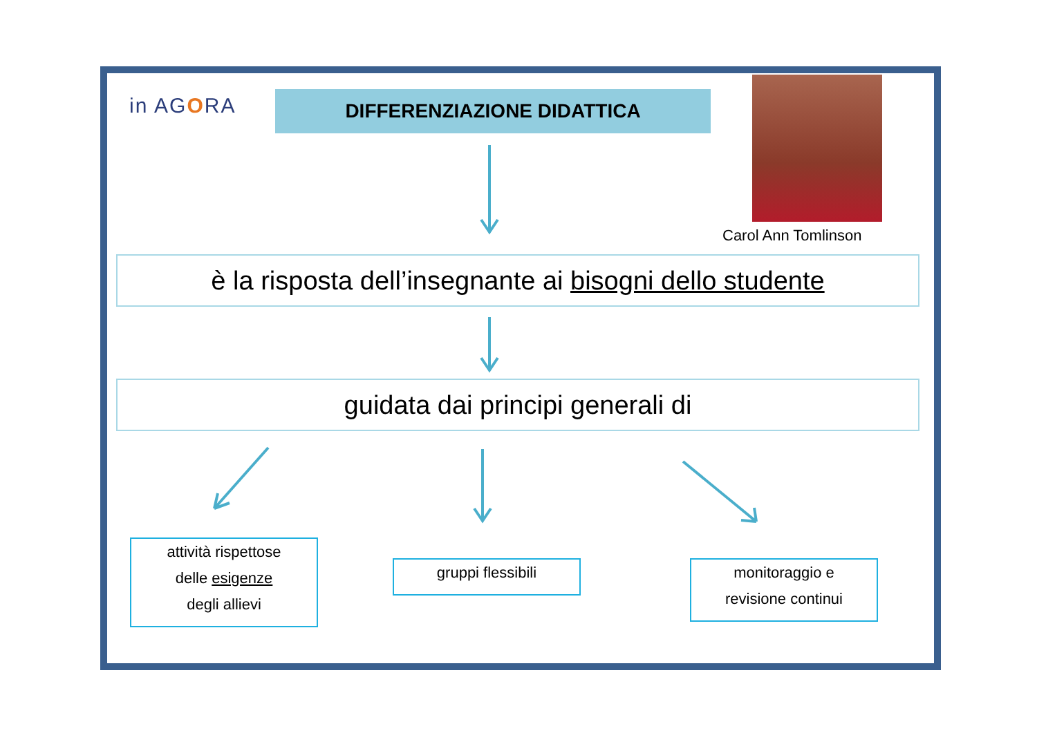in AGORA DIFFERENZIAZIONE DIDATTICA
Carol Ann Tomlinson
è la risposta dell’insegnante ai bisogni dello studente
guidata dai principi generali di
attività rispettose
delle esigenze
degli allievi
gruppi flessibili
monitoraggio e
revisione continui